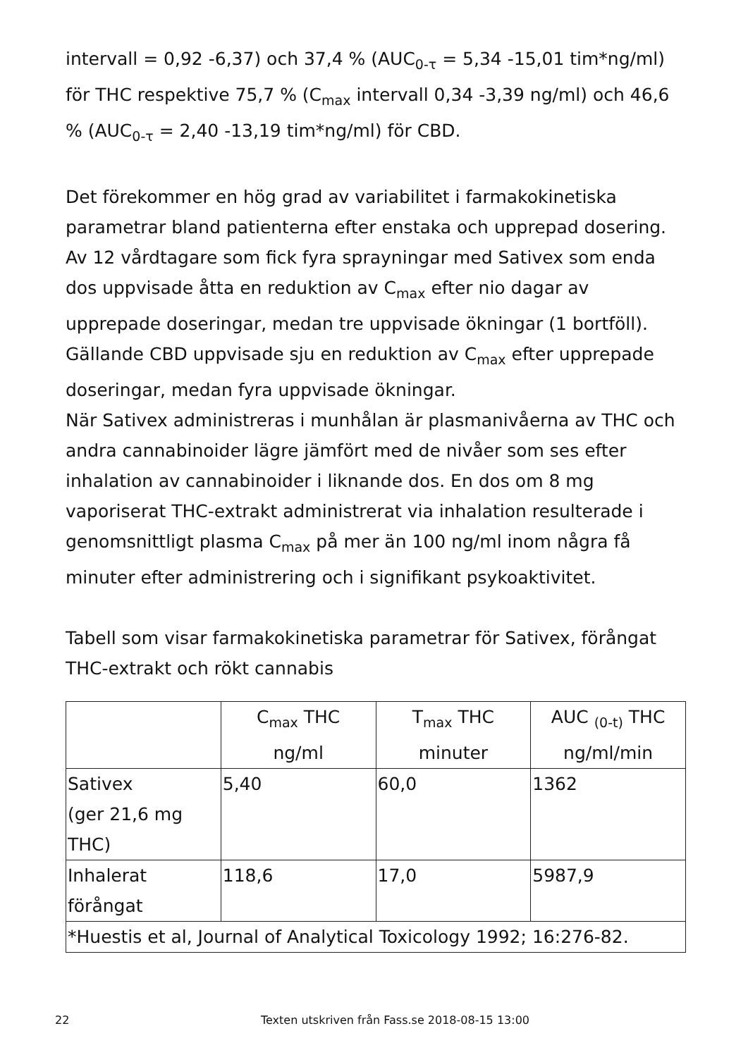intervall = 0,92 -6,37) och 37,4 % (AUC<sub>0-τ</sub> = 5,34 -15,01 tim*ng/ml) för THC respektive 75,7 % (C<sub>max</sub> intervall 0,34 -3,39 ng/ml) och 46,6 % (AUC<sub>0-τ</sub> = 2,40 -13,19 tim*ng/ml) för CBD.
Det förekommer en hög grad av variabilitet i farmakokinetiska parametrar bland patienterna efter enstaka och upprepad dosering. Av 12 vårdtagare som fick fyra sprayningar med Sativex som enda dos uppvisade åtta en reduktion av C<sub>max</sub> efter nio dagar av upprepade doseringar, medan tre uppvisade ökningar (1 bortföll). Gällande CBD uppvisade sju en reduktion av C<sub>max</sub> efter upprepade doseringar, medan fyra uppvisade ökningar.
När Sativex administreras i munhålan är plasmanivåerna av THC och andra cannabinoider lägre jämfört med de nivåer som ses efter inhalation av cannabinoider i liknande dos. En dos om 8 mg vaporiserat THC-extrakt administrerat via inhalation resulterade i genomsnittligt plasma C<sub>max</sub> på mer än 100 ng/ml inom några få minuter efter administrering och i signifikant psykoaktivitet.
Tabell som visar farmakokinetiska parametrar för Sativex, förångat THC-extrakt och rökt cannabis
| | C<sub>max</sub> THC ng/ml | T<sub>max</sub> THC minuter | AUC <sub>(0-t)</sub> THC ng/ml/min |
| --- | --- | --- | --- |
| Sativex (ger 21,6 mg THC) | 5,40 | 60,0 | 1362 |
| Inhalerat förångat | 118,6 | 17,0 | 5987,9 |
| *Huestis et al, Journal of Analytical Toxicology 1992; 16:276-82. | | | |
22 Texten utskriven från Fass.se 2018-08-15 13:00